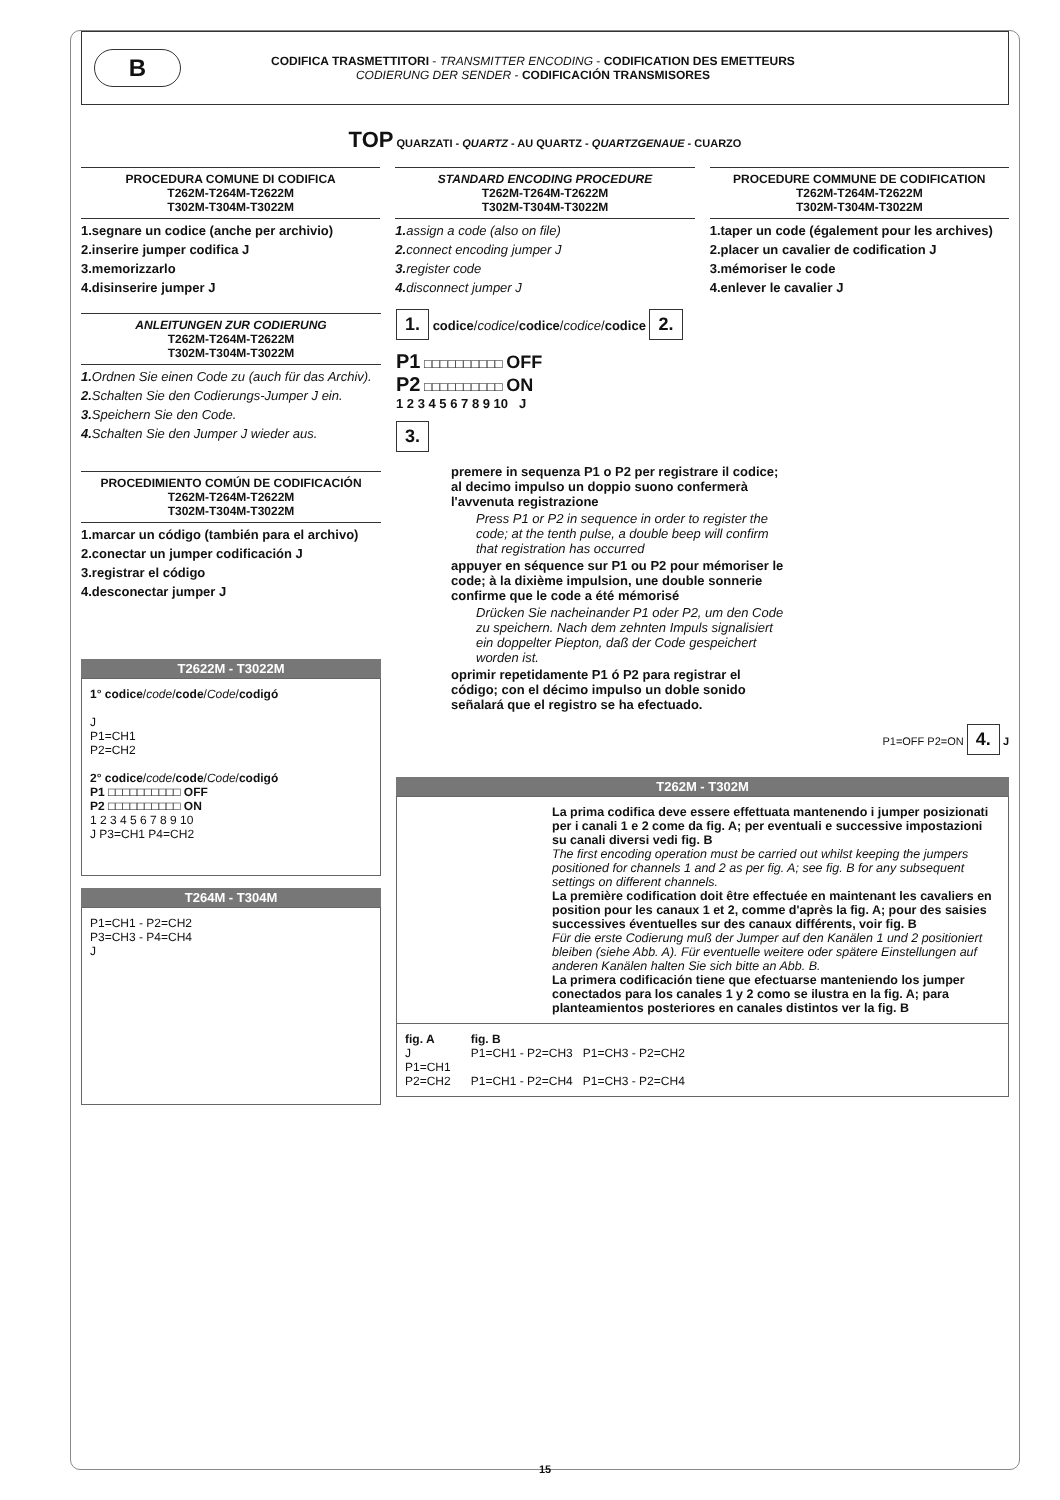B
CODIFICA TRASMETTITORI - TRANSMITTER ENCODING - CODIFICATION DES EMETTEURS
CODIERUNG DER SENDER - CODIFICACIÓN TRANSMISORES
TOP QUARZATI - QUARTZ - AU QUARTZ - QUARTZGENAUE - CUARZO
PROCEDURA COMUNE DI CODIFICA
T262M-T264M-T2622M
T302M-T304M-T3022M
1.segnare un codice (anche per archivio)
2.inserire jumper codifica J
3.memorizzarlo
4.disinserire jumper J
STANDARD ENCODING PROCEDURE
T262M-T264M-T2622M
T302M-T304M-T3022M
1. assign a code (also on file)
2. connect encoding jumper J
3. register code
4. disconnect jumper J
PROCEDURE COMMUNE DE CODIFICATION
T262M-T264M-T2622M
T302M-T304M-T3022M
1.taper un code (également pour les archives)
2.placer un cavalier de codification J
3.mémoriser le code
4.enlever le cavalier J
ANLEITUNGEN ZUR CODIERUNG
T262M-T264M-T2622M
T302M-T304M-T3022M
1. Ordnen Sie einen Code zu (auch für das Archiv).
2. Schalten Sie den Codierungs-Jumper J ein.
3. Speichern Sie den Code.
4. Schalten Sie den Jumper J wieder aus.
PROCEDIMIENTO COMÚN DE CODIFICACIÓN
T262M-T264M-T2622M
T302M-T304M-T3022M
1.marcar un código (también para el archivo)
2.conectar un jumper codificación J
3.registrar el código
4.desconectar jumper J
T2622M - T3022M
1° codice/code/code/Code/codigó
J
P1=CH1
P2=CH2
2° codice/code/code/Code/codigó
P1 □□□□□□□□□□ OFF
P2 □□□□□□□□□□ ON
1 2 3 4 5 6 7 8 9 10
J P3=CH1 P4=CH2
T264M - T304M
P1=CH1 - P2=CH2
P3=CH3 - P4=CH4
J
1. codice/codice/codice/codice/codice 2.
P1 □□□□□□□□□□ OFF
P2 □□□□□□□□□□ ON
1 2 3 4 5 6 7 8 9 10 J
3.
premere in sequenza P1 o P2 per registrare il codice; al decimo impulso un doppio suono confermerà l'avvenuta registrazione
Press P1 or P2 in sequence in order to register the code; at the tenth pulse, a double beep will confirm that registration has occurred
appuyer en séquence sur P1 ou P2 pour mémoriser le code; à la dixième impulsion, une double sonnerie confirme que le code a été mémorisé
Drücken Sie nacheinander P1 oder P2, um den Code zu speichern. Nach dem zehnten Impuls signalisiert ein doppelter Piepton, daß der Code gespeichert worden ist.
oprimir repetidamente P1 ó P2 para registrar el código; con el décimo impulso un doble sonido señalará que el registro se ha efectuado.
P1=OFF P2=ON 4. J
T262M - T302M
La prima codifica deve essere effettuata mantenendo i jumper posizionati per i canali 1 e 2 come da fig. A; per eventuali e successive impostazioni su canali diversi vedi fig. B
The first encoding operation must be carried out whilst keeping the jumpers positioned for channels 1 and 2 as per fig. A; see fig. B for any subsequent settings on different channels.
La première codification doit être effectuée en maintenant les cavaliers en position pour les canaux 1 et 2, comme d'après la fig. A; pour des saisies successives éventuelles sur des canaux différents, voir fig. B
Für die erste Codierung muß der Jumper auf den Kanälen 1 und 2 positioniert bleiben (siehe Abb. A). Für eventuelle weitere oder spätere Einstellungen auf anderen Kanälen halten Sie sich bitte an Abb. B.
La primera codificación tiene que efectuarse manteniendo los jumper conectados para los canales 1 y 2 como se ilustra en la fig. A; para planteamientos posteriores en canales distintos ver la fig. B
fig. A
J
P1=CH1
P2=CH2
fig. B
P1=CH1 - P2=CH3 P1=CH3 - P2=CH2
P1=CH1 - P2=CH4 P1=CH3 - P2=CH4
15